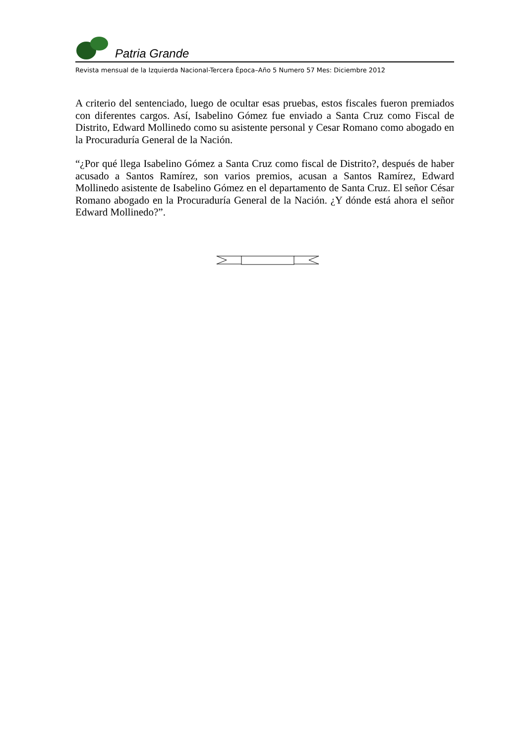Patria Grande
Revista mensual de la Izquierda Nacional-Tercera Época–Año 5 Numero 57 Mes: Diciembre 2012
A criterio del sentenciado, luego de ocultar esas pruebas, estos fiscales fueron premiados con diferentes cargos. Así, Isabelino Gómez fue enviado a Santa Cruz como Fiscal de Distrito, Edward Mollinedo como su asistente personal y Cesar Romano como abogado en la Procuraduría General de la Nación.
“¿Por qué llega Isabelino Gómez a Santa Cruz como fiscal de Distrito?, después de haber acusado a Santos Ramírez, son varios premios, acusan a Santos Ramírez, Edward Mollinedo asistente de Isabelino Gómez en el departamento de Santa Cruz. El señor César Romano abogado en la Procuraduría General de la Nación. ¿Y dónde está ahora el señor Edward Mollinedo?”.